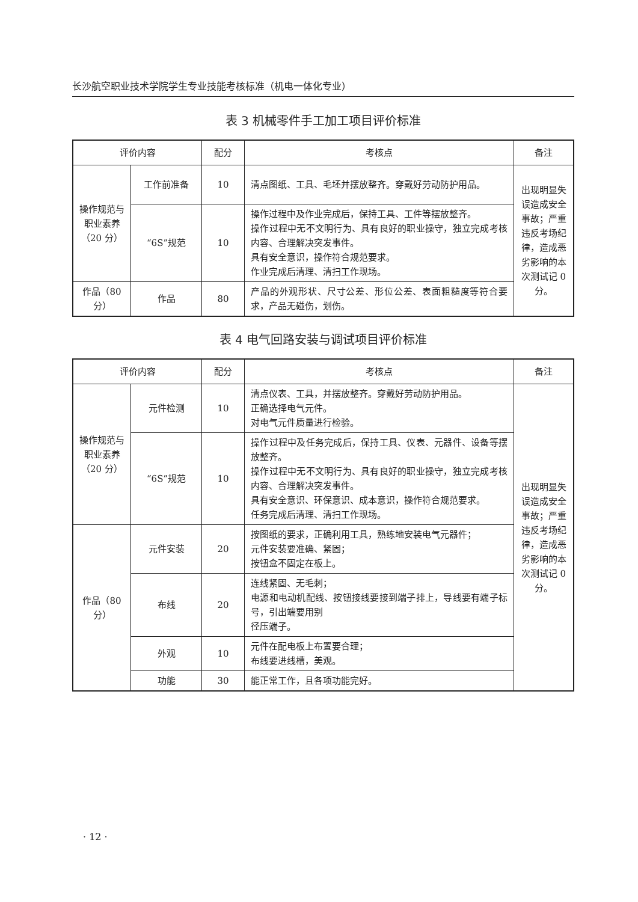长沙航空职业技术学院学生专业技能考核标准（机电一体化专业）
表 3 机械零件手工加工项目评价标准
| 评价内容 | | 配分 | 考核点 | 备注 |
| --- | --- | --- | --- | --- |
| 操作规范与职业素养（20 分） | 工作前准备 | 10 | 清点图纸、工具、毛坯并摆放整齐。穿戴好劳动防护用品。 | 出现明显失误造成安全事故；严重违反考场纪律，造成恶劣影响的本次测试记 0 分。 |
| | “6S”规范 | 10 | 操作过程中及作业完成后，保持工具、工件等摆放整齐。 操作过程中无不文明行为、具有良好的职业操守，独立完成考核内容、合理解决突发事件。 具有安全意识，操作符合规范要求。 作业完成后清理、清扫工作现场。 | |
| 作品（80 分） | 作品 | 80 | 产品的外观形状、尺寸公差、形位公差、表面粗糙度等符合要求，产品无碰伤，划伤。 | |
表 4 电气回路安装与调试项目评价标准
| 评价内容 | | 配分 | 考核点 | 备注 |
| --- | --- | --- | --- | --- |
| 操作规范与职业素养（20 分） | 元件检测 | 10 | 清点仪表、工具，并摆放整齐。穿戴好劳动防护用品。 正确选择电气元件。 对电气元件质量进行检验。 | 出现明显失误造成安全事故；严重违反考场纪律，造成恶劣影响的本次测试记 0 分。 |
| | “6S”规范 | 10 | 操作过程中及任务完成后，保持工具、仪表、元器件、设备等摆放整齐。 操作过程中无不文明行为、具有良好的职业操守，独立完成考核内容、合理解决突发事件。 具有安全意识、环保意识、成本意识，操作符合规范要求。 任务完成后清理、清扫工作现场。 | |
| 作品（80 分） | 元件安装 | 20 | 按图纸的要求，正确利用工具，熟练地安装电气元器件； 元件安装要准确、紧固； 按钮盒不固定在板上。 | |
| | 布线 | 20 | 连线紧固、无毛刺； 电源和电动机配线、按钮接线要接到端子排上，导线要有端子标号，引出端要用别 径压端子。 | |
| | 外观 | 10 | 元件在配电板上布置要合理； 布线要进线槽，美观。 | |
| | 功能 | 30 | 能正常工作，且各项功能完好。 | |
· 12 ·